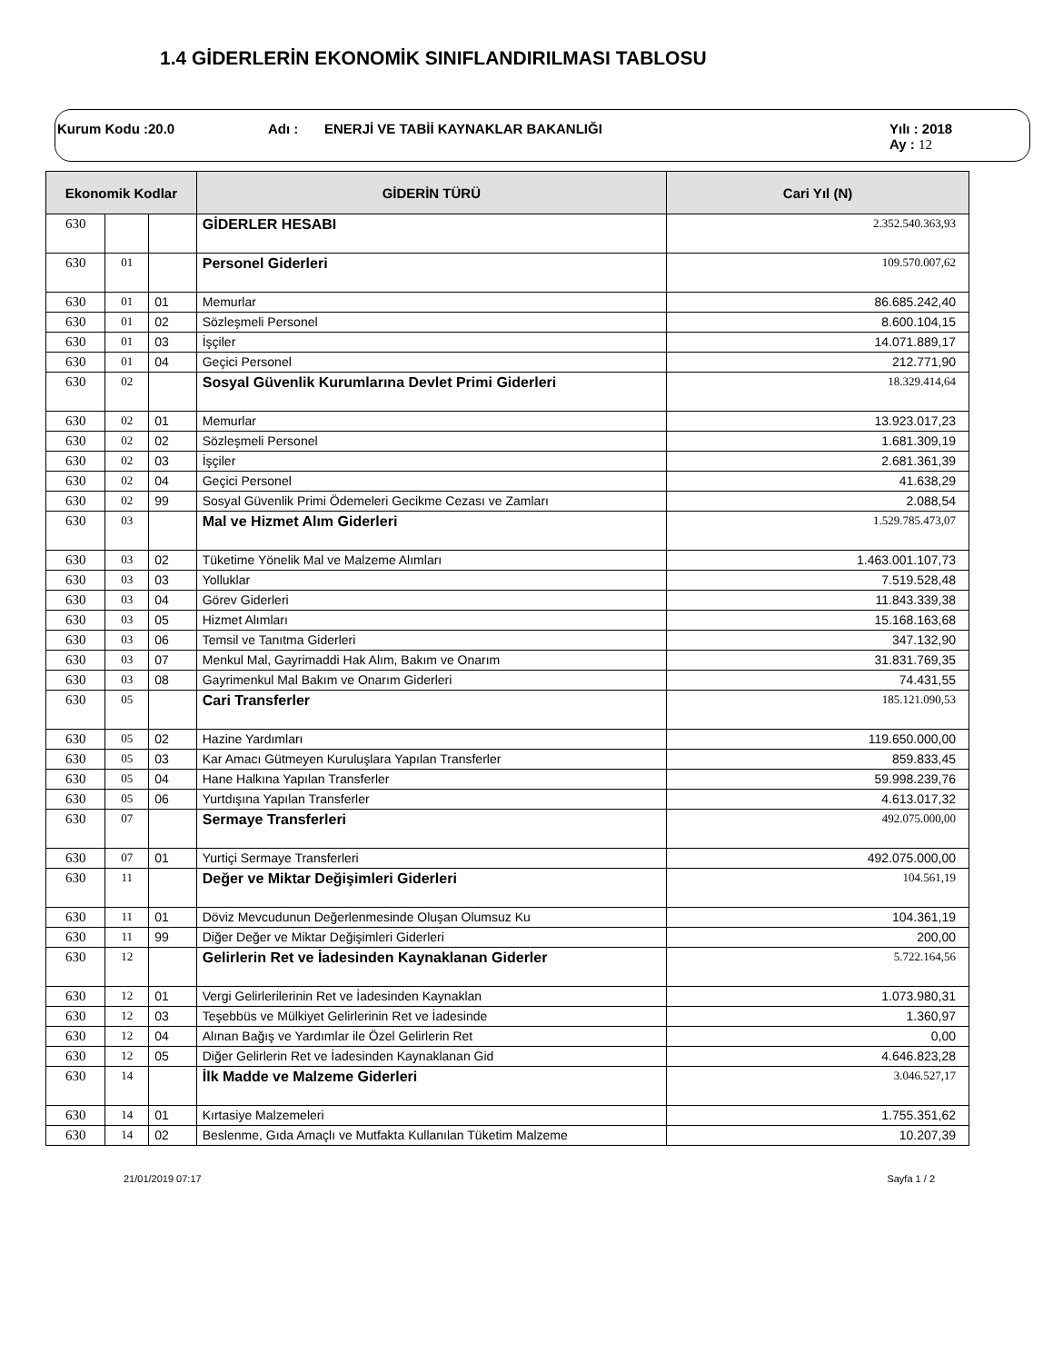1.4 GİDERLERİN EKONOMİK SINIFLANDIRILMASI TABLOSU
Kurum Kodu :20.0 Adı : ENERJİ VE TABİİ KAYNAKLAR BAKANLIĞI Yılı : 2018
Ay : 12
| Ekonomik Kodlar | | | GİDERİN TÜRÜ | Cari Yıl (N) |
| --- | --- | --- | --- | --- |
| 630 | | | GİDERLER HESABI | 2.352.540.363,93 |
| 630 | 01 | | Personel Giderleri | 109.570.007,62 |
| 630 | 01 | 01 | Memurlar | 86.685.242,40 |
| 630 | 01 | 02 | Sözleşmeli Personel | 8.600.104,15 |
| 630 | 01 | 03 | İşçiler | 14.071.889,17 |
| 630 | 01 | 04 | Geçici Personel | 212.771,90 |
| 630 | 02 | | Sosyal Güvenlik Kurumlarına Devlet Primi Giderleri | 18.329.414,64 |
| 630 | 02 | 01 | Memurlar | 13.923.017,23 |
| 630 | 02 | 02 | Sözleşmeli Personel | 1.681.309,19 |
| 630 | 02 | 03 | İşçiler | 2.681.361,39 |
| 630 | 02 | 04 | Geçici Personel | 41.638,29 |
| 630 | 02 | 99 | Sosyal Güvenlik Primi Ödemeleri Gecikme Cezası ve Zamları | 2.088,54 |
| 630 | 03 | | Mal ve Hizmet Alım Giderleri | 1.529.785.473,07 |
| 630 | 03 | 02 | Tüketime Yönelik Mal ve Malzeme Alımları | 1.463.001.107,73 |
| 630 | 03 | 03 | Yolluklar | 7.519.528,48 |
| 630 | 03 | 04 | Görev Giderleri | 11.843.339,38 |
| 630 | 03 | 05 | Hizmet Alımları | 15.168.163,68 |
| 630 | 03 | 06 | Temsil ve Tanıtma Giderleri | 347.132,90 |
| 630 | 03 | 07 | Menkul Mal, Gayrimaddi Hak Alım, Bakım ve Onarım | 31.831.769,35 |
| 630 | 03 | 08 | Gayrimenkul Mal Bakım ve Onarım Giderleri | 74.431,55 |
| 630 | 05 | | Cari Transferler | 185.121.090,53 |
| 630 | 05 | 02 | Hazine Yardımları | 119.650.000,00 |
| 630 | 05 | 03 | Kar Amacı Gütmeyen Kuruluşlara Yapılan Transferler | 859.833,45 |
| 630 | 05 | 04 | Hane Halkına Yapılan Transferler | 59.998.239,76 |
| 630 | 05 | 06 | Yurtdışına Yapılan Transferler | 4.613.017,32 |
| 630 | 07 | | Sermaye Transferleri | 492.075.000,00 |
| 630 | 07 | 01 | Yurtiçi Sermaye Transferleri | 492.075.000,00 |
| 630 | 11 | | Değer ve Miktar Değişimleri Giderleri | 104.561,19 |
| 630 | 11 | 01 | Döviz Mevcudunun Değerlenmesinde Oluşan Olumsuz Ku | 104.361,19 |
| 630 | 11 | 99 | Diğer Değer ve Miktar Değişimleri Giderleri | 200,00 |
| 630 | 12 | | Gelirlerin Ret ve İadesinden Kaynaklanan Giderler | 5.722.164,56 |
| 630 | 12 | 01 | Vergi Gelirlerilerinin Ret ve İadesinden Kaynaklan | 1.073.980,31 |
| 630 | 12 | 03 | Teşebbüs ve Mülkiyet Gelirlerinin Ret ve İadesinde | 1.360,97 |
| 630 | 12 | 04 | Alınan Bağış ve Yardımlar ile Özel Gelirlerin Ret | 0,00 |
| 630 | 12 | 05 | Diğer Gelirlerin Ret ve İadesinden Kaynaklanan Gid | 4.646.823,28 |
| 630 | 14 | | İlk Madde ve Malzeme Giderleri | 3.046.527,17 |
| 630 | 14 | 01 | Kırtasiye Malzemeleri | 1.755.351,62 |
| 630 | 14 | 02 | Beslenme, Gıda Amaçlı ve Mutfakta Kullanılan Tüketim Malzeme | 10.207,39 |
21/01/2019 07:17 Sayfa 1 / 2